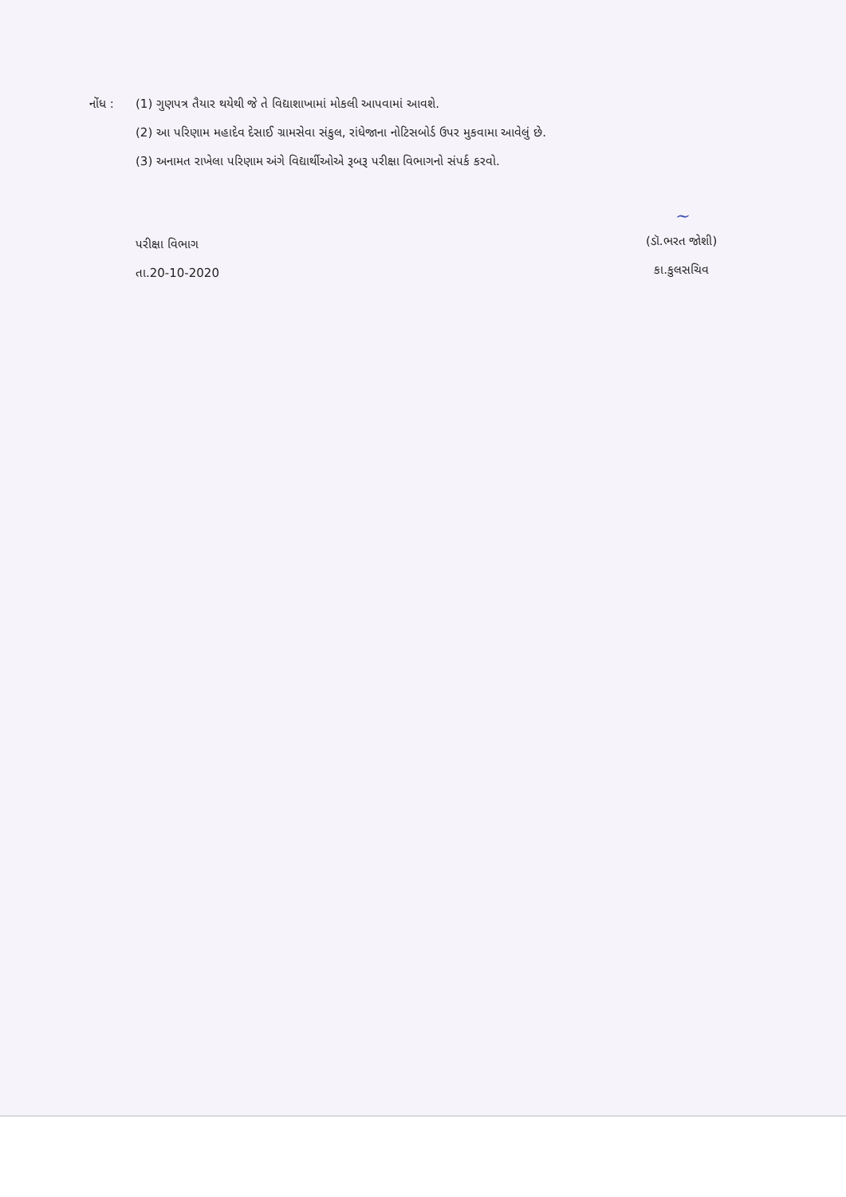નોંધ : (1) ગુણપત્ર તૈયાર થયેથી જે તે વિદ્યાશાખામાં મોકલી આપવામાં આવશે.
(2) આ પરિણામ મહાદેવ દેસાઈ ગ્રામસેવા સંકુલ, રાંધેજાના નોટિસબોર્ડ ઉપર મુકવામા આવેલું છે.
(3) અનામત રાખેલા પરિણામ અંગે વિદ્યાર્થીઓએ રૂબરૂ પરીક્ષા વિભાગનો સંપર્ક કરવો.
પરીક્ષા વિભાગ
તા.20-10-2020
~
(ડૉ.ભરત જોશી)
કા.કુલસચિવ